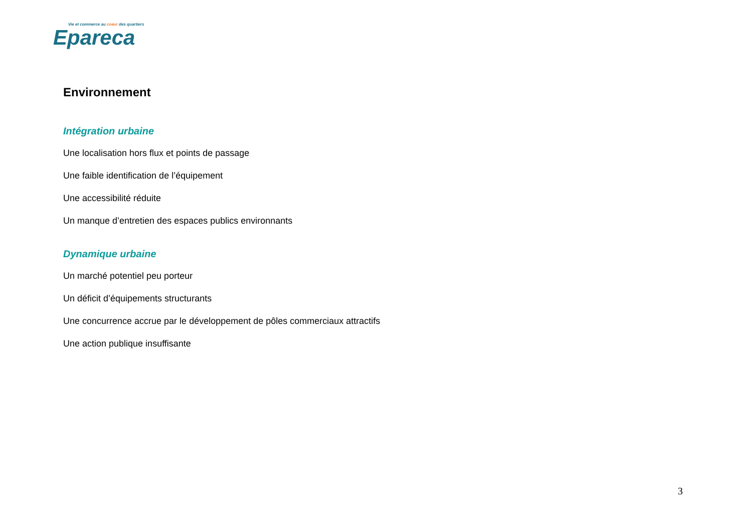Vie et commerce au coeur des quartiers
Epareca
Environnement
Intégration urbaine
Une localisation hors flux et points de passage
Une faible identification de l’équipement
Une accessibilité réduite
Un manque d’entretien des espaces publics environnants
Dynamique urbaine
Un marché potentiel peu porteur
Un déficit d’équipements structurants
Une concurrence accrue par le développement de pôles commerciaux attractifs
Une action publique insuffisante
3